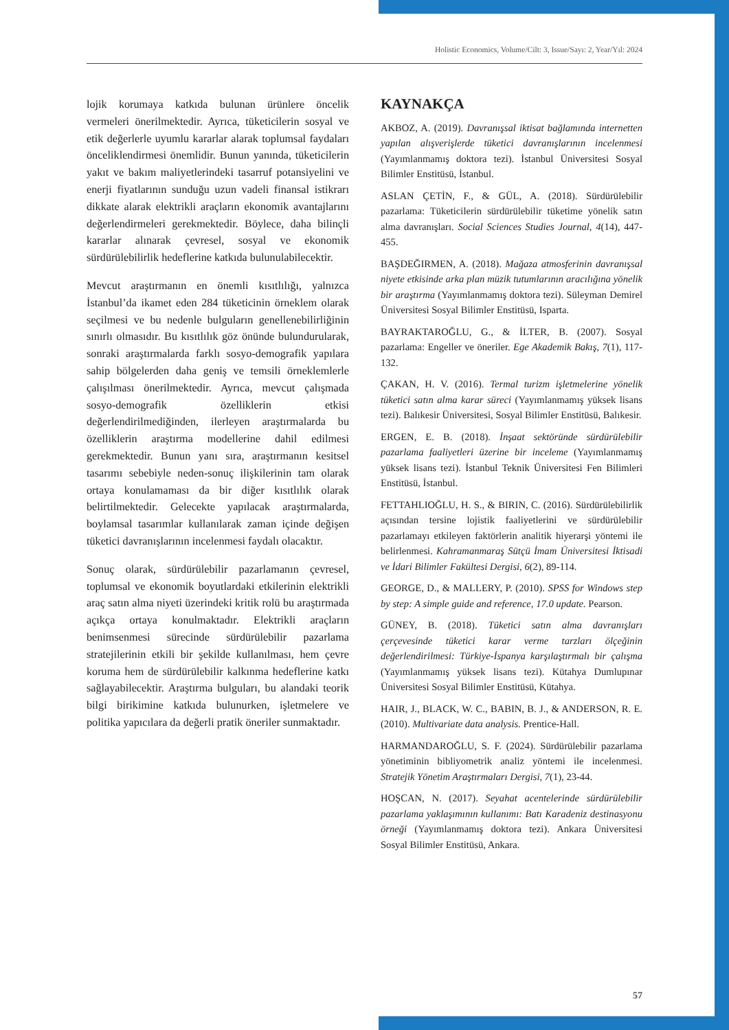Holistic Economics, Volume/Cilt: 3, Issue/Sayı: 2, Year/Yıl: 2024
lojik korumaya katkıda bulunan ürünlere öncelik vermeleri önerilmektedir. Ayrıca, tüketicilerin sosyal ve etik değerlerle uyumlu kararlar alarak toplumsal faydaları önceliklendirmesi önemlidir. Bunun yanında, tüketicilerin yakıt ve bakım maliyetlerindeki tasarruf potansiyelini ve enerji fiyatlarının sunduğu uzun vadeli finansal istikrarı dikkate alarak elektrikli araçların ekonomik avantajlarını değerlendirmeleri gerekmektedir. Böylece, daha bilinçli kararlar alınarak çevresel, sosyal ve ekonomik sürdürülebilirlik hedeflerine katkıda bulunulabilecektir.
Mevcut araştırmanın en önemli kısıtlılığı, yalnızca İstanbul’da ikamet eden 284 tüketicinin örneklem olarak seçilmesi ve bu nedenle bulguların genellenebilirliğinin sınırlı olmasıdır. Bu kısıtlılık göz önünde bulundurularak, sonraki araştırmalarda farklı sosyo-demografik yapılara sahip bölgelerden daha geniş ve temsili örneklemlerle çalışılması önerilmektedir. Ayrıca, mevcut çalışmada sosyo-demografik özelliklerin etkisi değerlendirilmediğinden, ilerleyen araştırmalarda bu özelliklerin araştırma modellerine dahil edilmesi gerekmektedir. Bunun yanı sıra, araştırmanın kesitsel tasarımı sebebiyle neden-sonuç ilişkilerinin tam olarak ortaya konulamaması da bir diğer kısıtlılık olarak belirtilmektedir. Gelecekte yapılacak araştırmalarda, boylamsal tasarımlar kullanılarak zaman içinde değişen tüketici davranışlarının incelenmesi faydalı olacaktır.
Sonuç olarak, sürdürülebilir pazarlamanın çevresel, toplumsal ve ekonomik boyutlardaki etkilerinin elektrikli araç satın alma niyeti üzerindeki kritik rolü bu araştırmada açıkça ortaya konulmaktadır. Elektrikli araçların benimsenmesi sürecinde sürdürülebilir pazarlama stratejilerinin etkili bir şekilde kullanılması, hem çevre koruma hem de sürdürülebilir kalkınma hedeflerine katkı sağlayabilecektir. Araştırma bulguları, bu alandaki teorik bilgi birikimine katkıda bulunurken, işletmelere ve politika yapıcılara da değerli pratik öneriler sunmaktadır.
KAYNAKÇA
AKBOZ, A. (2019). Davranışsal iktisat bağlamında internetten yapılan alışverişlerde tüketici davranışlarının incelenmesi (Yayımlanmamış doktora tezi). İstanbul Üniversitesi Sosyal Bilimler Enstitüsü, İstanbul.
ASLAN ÇETİN, F., & GÜL, A. (2018). Sürdürülebilir pazarlama: Tüketicilerin sürdürülebilir tüketime yönelik satın alma davranışları. Social Sciences Studies Journal, 4(14), 447-455.
BAŞDEĞIRMEN, A. (2018). Mağaza atmosferinin davranışsal niyete etkisinde arka plan müzik tutumlarının aracılığına yönelik bir araştırma (Yayımlanmamış doktora tezi). Süleyman Demirel Üniversitesi Sosyal Bilimler Enstitüsü, Isparta.
BAYRAKTAROĞLU, G., & İLTER, B. (2007). Sosyal pazarlama: Engeller ve öneriler. Ege Akademik Bakış, 7(1), 117-132.
ÇAKAN, H. V. (2016). Termal turizm işletmelerine yönelik tüketici satın alma karar süreci (Yayımlanmamış yüksek lisans tezi). Balıkesir Üniversitesi, Sosyal Bilimler Enstitüsü, Balıkesir.
ERGEN, E. B. (2018). İnşaat sektöründe sürdürülebilir pazarlama faaliyetleri üzerine bir inceleme (Yayımlanmamış yüksek lisans tezi). İstanbul Teknik Üniversitesi Fen Bilimleri Enstitüsü, İstanbul.
FETTAHLIOĞLU, H. S., & BIRIN, C. (2016). Sürdürülebilirlik açısından tersine lojistik faaliyetlerini ve sürdürülebilir pazarlamayı etkileyen faktörlerin analitik hiyerarşi yöntemi ile belirlenmesi. Kahramanmaraş Sütçü İmam Üniversitesi İktisadi ve İdari Bilimler Fakültesi Dergisi, 6(2), 89-114.
GEORGE, D., & MALLERY, P. (2010). SPSS for Windows step by step: A simple guide and reference, 17.0 update. Pearson.
GÜNEY, B. (2018). Tüketici satın alma davranışları çerçevesinde tüketici karar verme tarzları ölçeğinin değerlendirilmesi: Türkiye-İspanya karşılaştırmalı bir çalışma (Yayımlanmamış yüksek lisans tezi). Kütahya Dumlupınar Üniversitesi Sosyal Bilimler Enstitüsü, Kütahya.
HAIR, J., BLACK, W. C., BABIN, B. J., & ANDERSON, R. E. (2010). Multivariate data analysis. Prentice-Hall.
HARMANDAROĞLU, S. F. (2024). Sürdürülebilir pazarlama yönetiminin bibliyometrik analiz yöntemi ile incelenmesi. Stratejik Yönetim Araştırmaları Dergisi, 7(1), 23-44.
HOŞCAN, N. (2017). Seyahat acentelerinde sürdürülebilir pazarlama yaklaşımının kullanımı: Batı Karadeniz destinasyonu örneği (Yayımlanmamış doktora tezi). Ankara Üniversitesi Sosyal Bilimler Enstitüsü, Ankara.
57